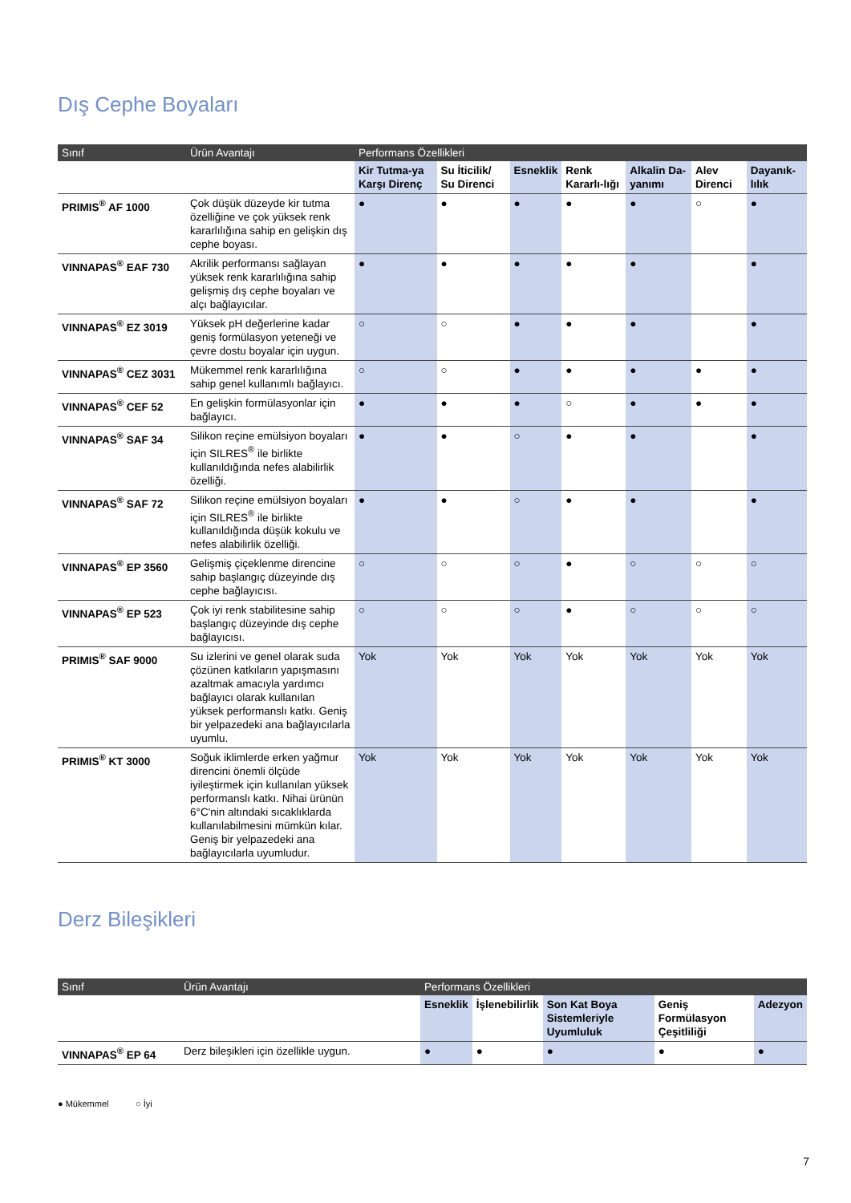Dış Cephe Boyaları
| Sınıf | Ürün Avantajı | Performans Özellikleri | | | | | | |
| --- | --- | --- | --- | --- | --- | --- | --- | --- |
| | | Kir Tutma-ya Karşı Direnç | Su İticilik/ Su Direnci | Esneklik | Renk Kararlı-lığı | Alkalin Da-yanımı | Alev Direnci | Dayanık-lılık |
| PRIMIS<sup>®</sup> AF 1000 | Çok düşük düzeyde kir tutma özelliğine ve çok yüksek renk kararlılığına sahip en gelişkin dış cephe boyası. | ● | ● | ● | ● | ● | ○ | ● |
| VINNAPAS<sup>®</sup> EAF 730 | Akrilik performansı sağlayan yüksek renk kararlılığına sahip gelişmiş dış cephe boyaları ve alçı bağlayıcılar. | ● | ● | ● | ● | ● | | ● |
| VINNAPAS<sup>®</sup> EZ 3019 | Yüksek pH değerlerine kadar geniş formülasyon yeteneği ve çevre dostu boyalar için uygun. | ○ | ○ | ● | ● | ● | | ● |
| VINNAPAS<sup>®</sup> CEZ 3031 | Mükemmel renk kararlılığına sahip genel kullanımlı bağlayıcı. | ○ | ○ | ● | ● | ● | ● | ● |
| VINNAPAS<sup>®</sup> CEF 52 | En gelişkin formülasyonlar için bağlayıcı. | ● | ● | ● | ○ | ● | ● | ● |
| VINNAPAS<sup>®</sup> SAF 34 | Silikon reçine emülsiyon boyaları için SILRES<sup>®</sup> ile birlikte kullanıldığında nefes alabilirlik özelliği. | ● | ● | ○ | ● | ● | | ● |
| VINNAPAS<sup>®</sup> SAF 72 | Silikon reçine emülsiyon boyaları için SILRES<sup>®</sup> ile birlikte kullanıldığında düşük kokulu ve nefes alabilirlik özelliği. | ● | ● | ○ | ● | ● | | ● |
| VINNAPAS<sup>®</sup> EP 3560 | Gelişmiş çiçeklenme direncine sahip başlangıç düzeyinde dış cephe bağlayıcısı. | ○ | ○ | ○ | ● | ○ | ○ | ○ |
| VINNAPAS<sup>®</sup> EP 523 | Çok iyi renk stabilitesine sahip başlangıç düzeyinde dış cephe bağlayıcısı. | ○ | ○ | ○ | ● | ○ | ○ | ○ |
| PRIMIS<sup>®</sup> SAF 9000 | Su izlerini ve genel olarak suda çözünen katkıların yapışmasını azaltmak amacıyla yardımcı bağlayıcı olarak kullanılan yüksek performanslı katkı. Geniş bir yelpazedeki ana bağlayıcılarla uyumlu. | Yok | Yok | Yok | Yok | Yok | Yok | Yok |
| PRIMIS<sup>®</sup> KT 3000 | Soğuk iklimlerde erken yağmur direncini önemli ölçüde iyileştirmek için kullanılan yüksek performanslı katkı. Nihai ürünün 6°C'nin altındaki sıcaklıklarda kullanılabilmesini mümkün kılar. Geniş bir yelpazedeki ana bağlayıcılarla uyumludur. | Yok | Yok | Yok | Yok | Yok | Yok | Yok |
Derz Bileşikleri
| Sınıf | Ürün Avantajı | Performans Özellikleri | | | | |
| --- | --- | --- | --- | --- | --- | --- |
| | | Esneklik | İşlenebilirlik | Son Kat Boya Sistemleriyle Uyumluluk | Geniş Formülasyon Çeşitliliği | Adezyon |
| VINNAPAS<sup>®</sup> EP 64 | Derz bileşikleri için özellikle uygun. | ● | ● | ● | ● | ● |
● Mükemmel ○ İyi
7